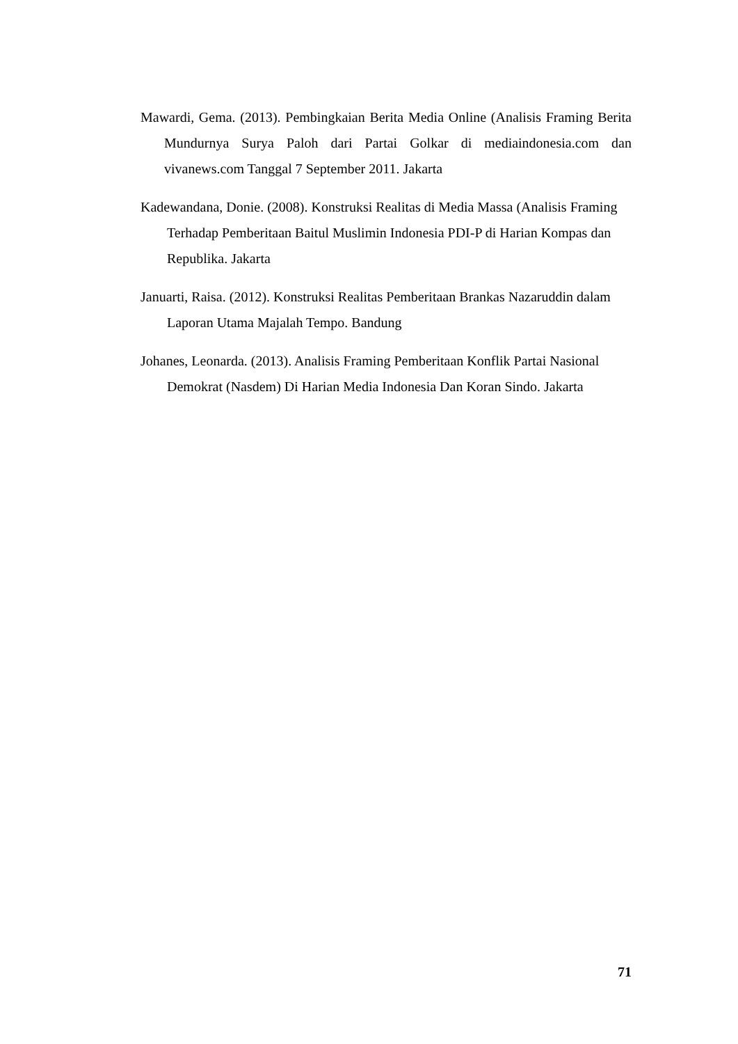Mawardi, Gema. (2013). Pembingkaian Berita Media Online (Analisis Framing Berita Mundurnya Surya Paloh dari Partai Golkar di mediaindonesia.com dan vivanews.com Tanggal 7 September 2011. Jakarta
Kadewandana, Donie. (2008). Konstruksi Realitas di Media Massa (Analisis Framing Terhadap Pemberitaan Baitul Muslimin Indonesia PDI-P di Harian Kompas dan Republika. Jakarta
Januarti, Raisa. (2012). Konstruksi Realitas Pemberitaan Brankas Nazaruddin dalam Laporan Utama Majalah Tempo. Bandung
Johanes, Leonarda. (2013). Analisis Framing Pemberitaan Konflik Partai Nasional Demokrat (Nasdem) Di Harian Media Indonesia Dan Koran Sindo. Jakarta
71